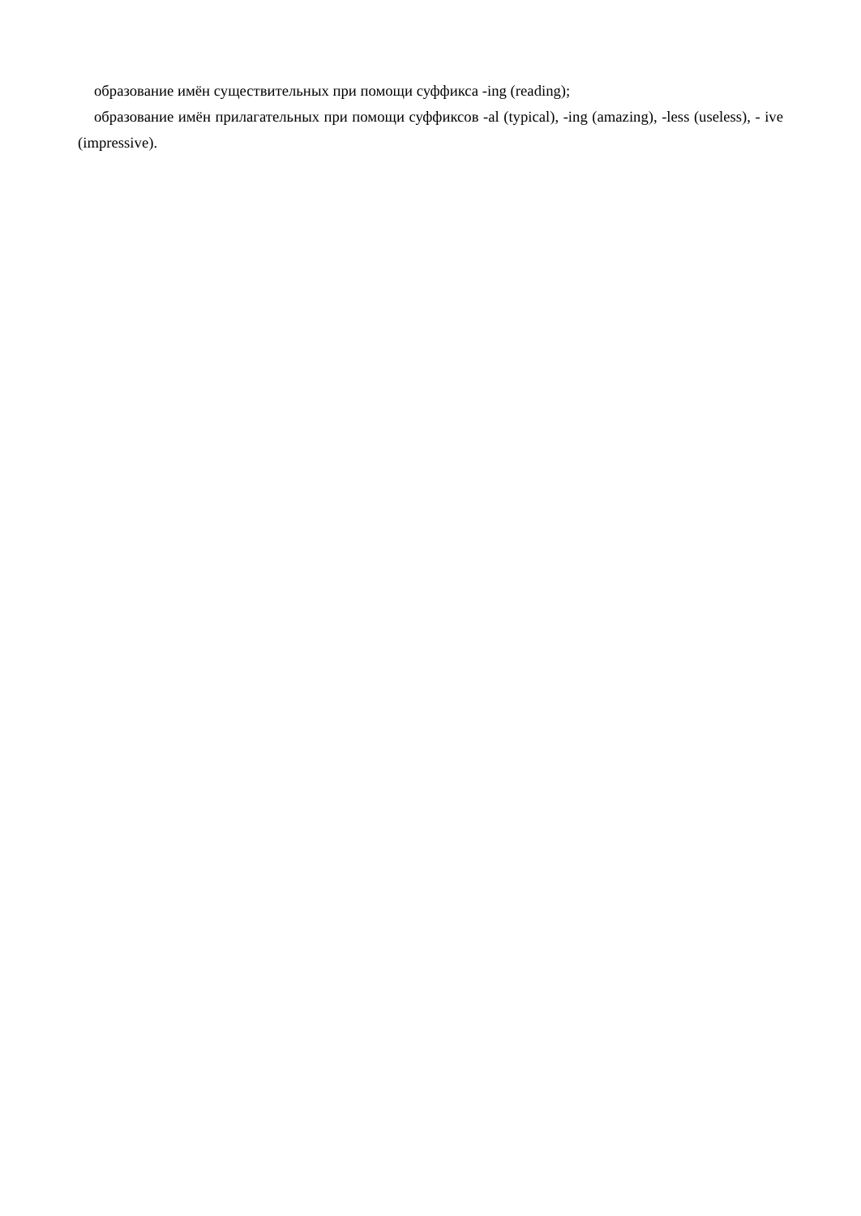образование имён существительных при помощи суффикса -ing (reading);
образование имён прилагательных при помощи суффиксов -al (typical), -ing (amazing), -less (useless), - ive (impressive).